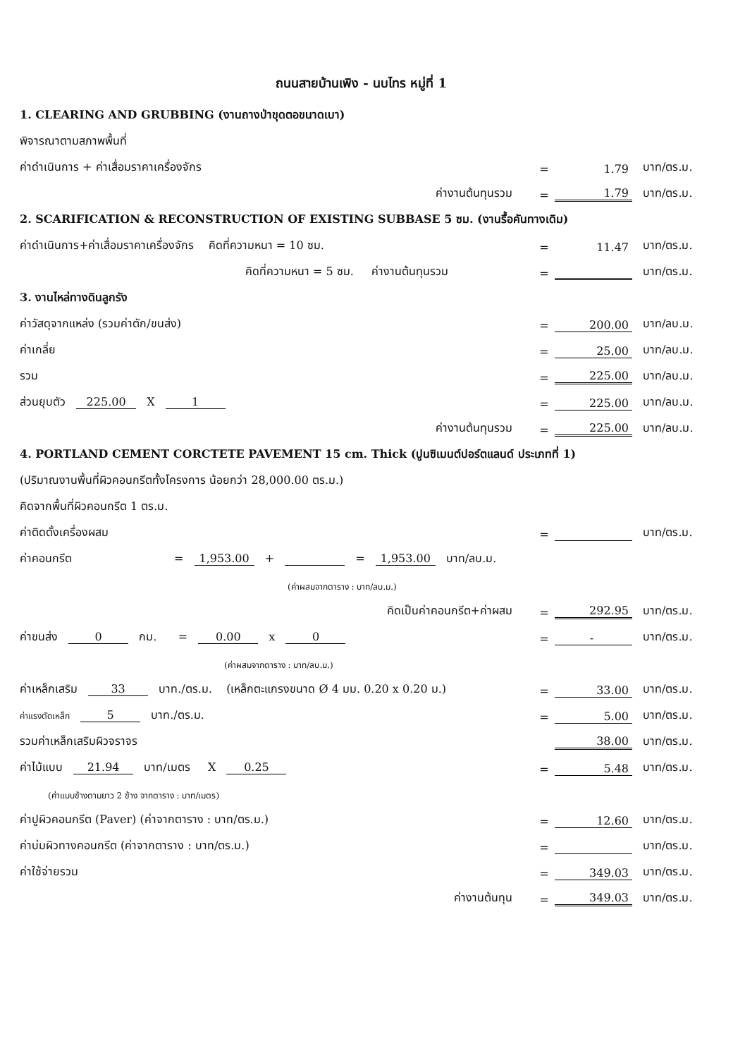ถนนสายบ้านเพิง - นบไทร หมู่ที่ 1
1. CLEARING AND GRUBBING (งานถางป่าขุดตอขนาดเบา)
พิจารณาตามสภาพพื้นที่
ค่าดำเนินการ + ค่าเสื่อมราคาเครื่องจักร = 1.79 บาท/ตร.ม.
ค่างานต้นทุนรวม = 1.79 บาท/ตร.ม.
2. SCARIFICATION & RECONSTRUCTION OF EXISTING SUBBASE 5 ซม. (งานรื้อคันทางเดิม)
ค่าดำเนินการ+ค่าเสื่อมราคาเครื่องจักร คิดที่ความหนา = 10 ซม. = 11.47 บาท/ตร.ม.
คิดที่ความหนา = 5 ซม. ค่างานต้นทุนรวม = บาท/ตร.ม.
3. งานไหล่ทางดินลูกรัง
ค่าวัสดุจากแหล่ง (รวมค่าตัก/ขนส่ง) = 200.00 บาท/ลบ.ม.
ค่าเกลี่ย = 25.00 บาท/ลบ.ม.
รวม = 225.00 บาท/ลบ.ม.
ส่วนยุบตัว 225.00 X 1 = 225.00 บาท/ลบ.ม.
ค่างานต้นทุนรวม = 225.00 บาท/ลบ.ม.
4. PORTLAND CEMENT CORCTETE PAVEMENT 15 cm. Thick (ปูนซิเมนต์ปอร์ตแลนด์ ประเภทที่ 1)
(ปริมาณงานพื้นที่ผิวคอนกรีตทั้งโครงการ น้อยกว่า 28,000.00 ตร.ม.)
คิดจากพื้นที่ผิวคอนกรีต 1 ตร.ม.
ค่าติดตั้งเครื่องผสม = บาท/ตร.ม.
ค่าคอนกรีต = 1,953.00 + = 1,953.00 บาท/ลบ.ม.
(ค่าผสมจากตาราง : บาท/ลบ.ม.)
คิดเป็นค่าคอนกรีต+ค่าผสม = 292.95 บาท/ตร.ม.
ค่าขนส่ง 0 กม. = 0.00 x 0 = - บาท/ตร.ม.
(ค่าผสมจากตาราง : บาท/ลบ.ม.)
ค่าเหล็กเสริม 33 บาท./ตร.ม. (เหล็กตะแกรงขนาด Ø 4 มม. 0.20 x 0.20 ม.) = 33.00 บาท/ตร.ม.
ค่าแรงตัดเหล็ก 5 บาท./ตร.ม. = 5.00 บาท/ตร.ม.
รวมค่าเหล็กเสริมผิวจราจร 38.00 บาท/ตร.ม.
ค่าไม้แบบ 21.94 บาท/เมตร X 0.25 = 5.48 บาท/ตร.ม.
(ค่าแบบข้างตามยาว 2 ข้าง จากตาราง : บาท/เมตร)
ค่าปูผิวคอนกรีต (Paver) (ค่าจากตาราง : บาท/ตร.ม.) = 12.60 บาท/ตร.ม.
ค่าบ่มผิวทางคอนกรีต (ค่าจากตาราง : บาท/ตร.ม.) = บาท/ตร.ม.
ค่าใช้จ่ายรวม = 349.03 บาท/ตร.ม.
ค่างานต้นทุน = 349.03 บาท/ตร.ม.